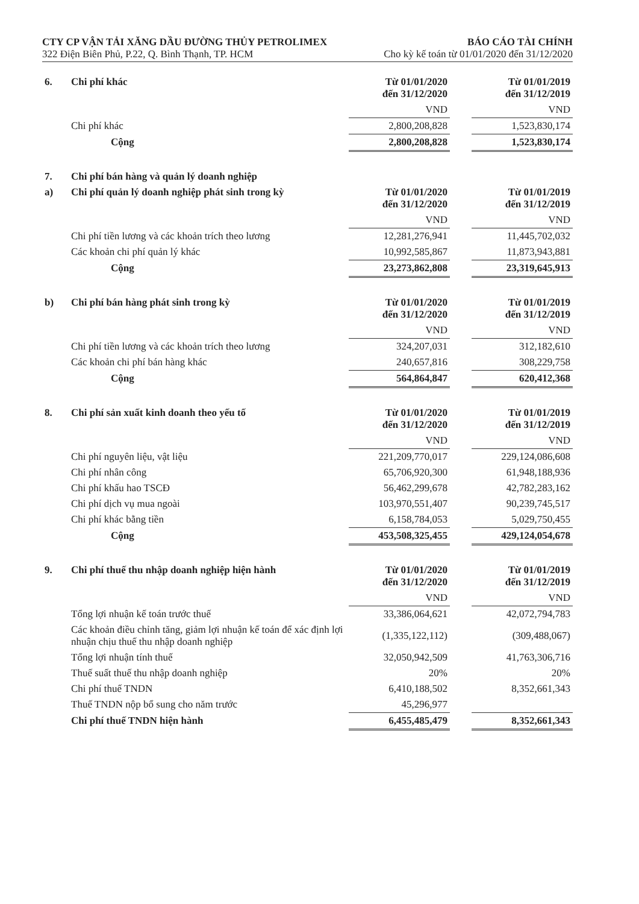CTY CP VẬN TẢI XĂNG DẦU ĐƯỜNG THỦY PETROLIMEX
322 Điện Biên Phủ, P.22, Q. Bình Thạnh, TP. HCM
BÁO CÁO TÀI CHÍNH
Cho kỳ kế toán từ 01/01/2020 đến 31/12/2020
| 6. | Chi phí khác | Từ 01/01/2020 đến 31/12/2020 | | Từ 01/01/2019 đến 31/12/2019 |
| | | VND | | VND |
| | Chi phí khác | 2,800,208,828 | | 1,523,830,174 |
| | Cộng | 2,800,208,828 | | 1,523,830,174 |
| 7. | Chi phí bán hàng và quản lý doanh nghiệp | | | |
| --- | --- | --- | --- | --- |
| a) | Chi phí quản lý doanh nghiệp phát sinh trong kỳ | Từ 01/01/2020 đến 31/12/2020 | | Từ 01/01/2019 đến 31/12/2019 |
| | | VND | | VND |
| | Chi phí tiền lương và các khoản trích theo lương | 12,281,276,941 | | 11,445,702,032 |
| | Các khoản chi phí quản lý khác | 10,992,585,867 | | 11,873,943,881 |
| | Cộng | 23,273,862,808 | | 23,319,645,913 |
| b) | Chi phí bán hàng phát sinh trong kỳ | Từ 01/01/2020 đến 31/12/2020 | | Từ 01/01/2019 đến 31/12/2019 |
| | | VND | | VND |
| | Chi phí tiền lương và các khoản trích theo lương | 324,207,031 | | 312,182,610 |
| | Các khoản chi phí bán hàng khác | 240,657,816 | | 308,229,758 |
| | Cộng | 564,864,847 | | 620,412,368 |
| 8. | Chi phí sản xuất kinh doanh theo yếu tố | Từ 01/01/2020 đến 31/12/2020 | | Từ 01/01/2019 đến 31/12/2019 |
| | | VND | | VND |
| | Chi phí nguyên liệu, vật liệu | 221,209,770,017 | | 229,124,086,608 |
| | Chi phí nhân công | 65,706,920,300 | | 61,948,188,936 |
| | Chi phí khấu hao TSCĐ | 56,462,299,678 | | 42,782,283,162 |
| | Chi phí dịch vụ mua ngoài | 103,970,551,407 | | 90,239,745,517 |
| | Chi phí khác bằng tiền | 6,158,784,053 | | 5,029,750,455 |
| | Cộng | 453,508,325,455 | | 429,124,054,678 |
| 9. | Chi phí thuế thu nhập doanh nghiệp hiện hành | Từ 01/01/2020 đến 31/12/2020 | | Từ 01/01/2019 đến 31/12/2019 |
| | | VND | | VND |
| | Tổng lợi nhuận kế toán trước thuế | 33,386,064,621 | | 42,072,794,783 |
| | Các khoản điều chỉnh tăng, giảm lợi nhuận kế toán để xác định lợi nhuận chịu thuế thu nhập doanh nghiệp | (1,335,122,112) | | (309,488,067) |
| | Tổng lợi nhuận tính thuế | 32,050,942,509 | | 41,763,306,716 |
| | Thuế suất thuế thu nhập doanh nghiệp | 20% | | 20% |
| | Chi phí thuế TNDN | 6,410,188,502 | | 8,352,661,343 |
| | Thuế TNDN nộp bổ sung cho năm trước | 45,296,977 | | |
| | Chi phí thuế TNDN hiện hành | 6,455,485,479 | | 8,352,661,343 |